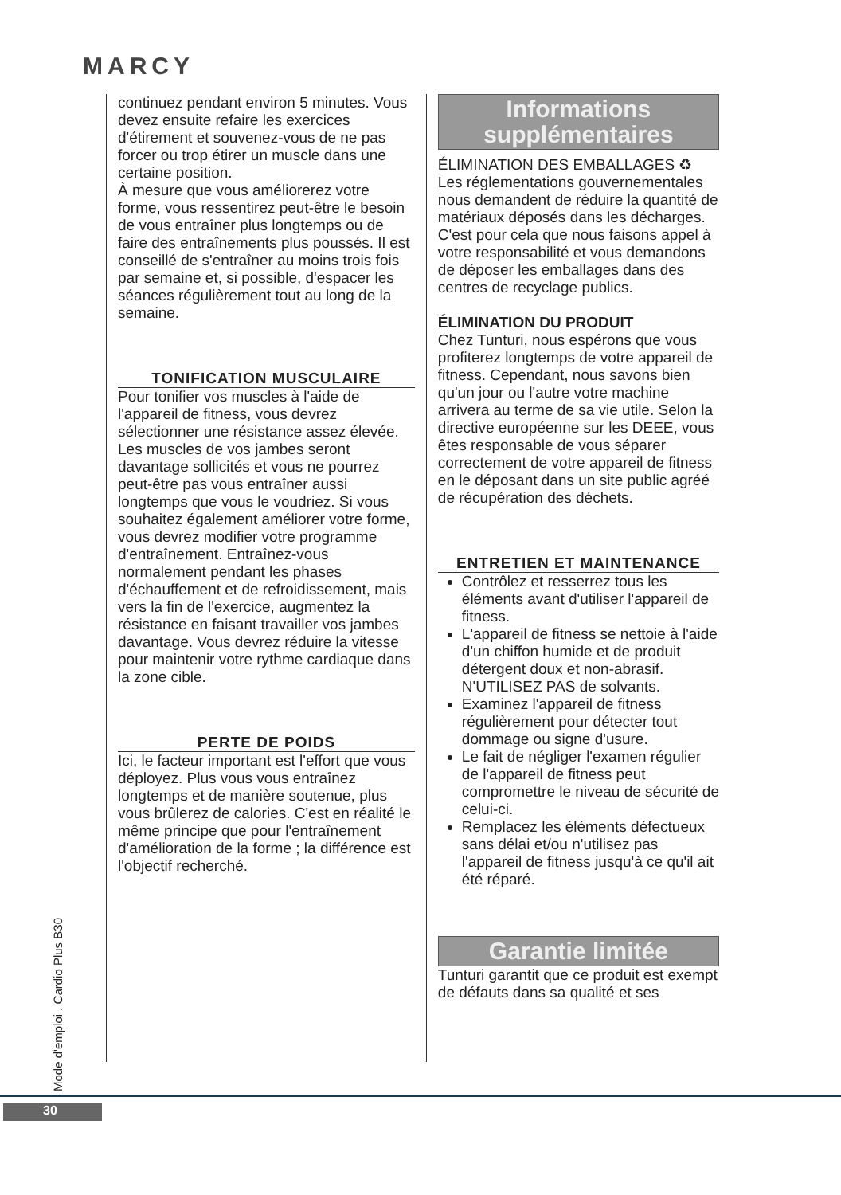MARCY
continuez pendant environ 5 minutes. Vous devez ensuite refaire les exercices d'étirement et souvenez-vous de ne pas forcer ou trop étirer un muscle dans une certaine position.
À mesure que vous améliorerez votre forme, vous ressentirez peut-être le besoin de vous entraîner plus longtemps ou de faire des entraînements plus poussés. Il est conseillé de s'entraîner au moins trois fois par semaine et, si possible, d'espacer les séances régulièrement tout au long de la semaine.
TONIFICATION MUSCULAIRE
Pour tonifier vos muscles à l'aide de l'appareil de fitness, vous devrez sélectionner une résistance assez élevée. Les muscles de vos jambes seront davantage sollicités et vous ne pourrez peut-être pas vous entraîner aussi longtemps que vous le voudriez. Si vous souhaitez également améliorer votre forme, vous devrez modifier votre programme d'entraînement. Entraînez-vous normalement pendant les phases d'échauffement et de refroidissement, mais vers la fin de l'exercice, augmentez la résistance en faisant travailler vos jambes davantage. Vous devrez réduire la vitesse pour maintenir votre rythme cardiaque dans la zone cible.
PERTE DE POIDS
Ici, le facteur important est l'effort que vous déployez. Plus vous vous entraînez longtemps et de manière soutenue, plus vous brûlerez de calories. C'est en réalité le même principe que pour l'entraînement d'amélioration de la forme ; la différence est l'objectif recherché.
Informations supplémentaires
ÉLIMINATION DES EMBALLAGES ♻
Les réglementations gouvernementales nous demandent de réduire la quantité de matériaux déposés dans les décharges. C'est pour cela que nous faisons appel à votre responsabilité et vous demandons de déposer les emballages dans des centres de recyclage publics.
ÉLIMINATION DU PRODUIT
Chez Tunturi, nous espérons que vous profiterez longtemps de votre appareil de fitness. Cependant, nous savons bien qu'un jour ou l'autre votre machine arrivera au terme de sa vie utile. Selon la directive européenne sur les DEEE, vous êtes responsable de vous séparer correctement de votre appareil de fitness en le déposant dans un site public agréé de récupération des déchets.
ENTRETIEN ET MAINTENANCE
Contrôlez et resserrez tous les éléments avant d'utiliser l'appareil de fitness.
L'appareil de fitness se nettoie à l'aide d'un chiffon humide et de produit détergent doux et non-abrasif. N'UTILISEZ PAS de solvants.
Examinez l'appareil de fitness régulièrement pour détecter tout dommage ou signe d'usure.
Le fait de négliger l'examen régulier de l'appareil de fitness peut compromettre le niveau de sécurité de celui-ci.
Remplacez les éléments défectueux sans délai et/ou n'utilisez pas l'appareil de fitness jusqu'à ce qu'il ait été réparé.
Garantie limitée
Tunturi garantit que ce produit est exempt de défauts dans sa qualité et ses
Mode d'emploi . Cardio Plus B30
30